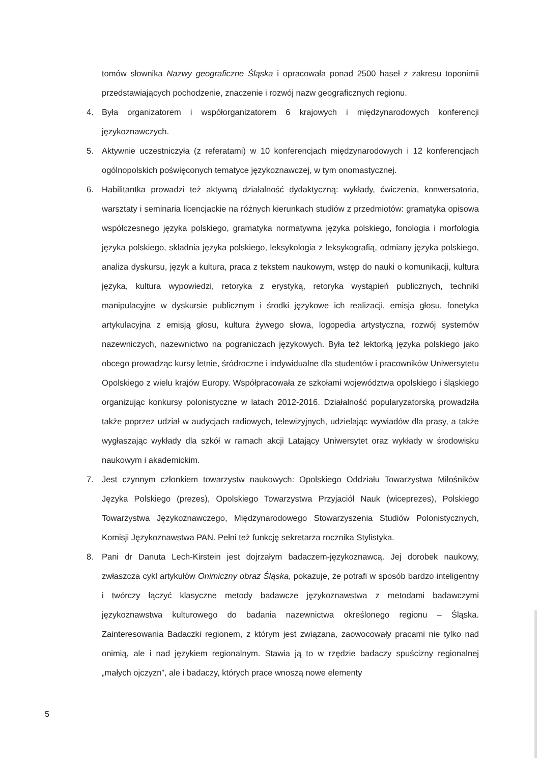tomów słownika Nazwy geograficzne Śląska i opracowała ponad 2500 haseł z zakresu toponimii przedstawiających pochodzenie, znaczenie i rozwój nazw geograficznych regionu.
4. Była organizatorem i współorganizatorem 6 krajowych i międzynarodowych konferencji językoznawczych.
5. Aktywnie uczestniczyła (z referatami) w 10 konferencjach międzynarodowych i 12 konferencjach ogólnopolskich poświęconych tematyce językoznawczej, w tym onomastycznej.
6. Habilitantka prowadzi też aktywną działalność dydaktyczną: wykłady, ćwiczenia, konwersatoria, warsztaty i seminaria licencjackie na różnych kierunkach studiów z przedmiotów: gramatyka opisowa współczesnego języka polskiego, gramatyka normatywna języka polskiego, fonologia i morfologia języka polskiego, składnia języka polskiego, leksykologia z leksykografią, odmiany języka polskiego, analiza dyskursu, język a kultura, praca z tekstem naukowym, wstęp do nauki o komunikacji, kultura języka, kultura wypowiedzi, retoryka z erystyką, retoryka wystąpień publicznych, techniki manipulacyjne w dyskursie publicznym i środki językowe ich realizacji, emisja głosu, fonetyka artykulacyjna z emisją głosu, kultura żywego słowa, logopedia artystyczna, rozwój systemów nazewniczych, nazewnictwo na pograniczach językowych. Była też lektorką języka polskiego jako obcego prowadząc kursy letnie, śródroczne i indywidualne dla studentów i pracowników Uniwersytetu Opolskiego z wielu krajów Europy. Współpracowała ze szkołami województwa opolskiego i śląskiego organizując konkursy polonistyczne w latach 2012-2016. Działalność popularyzatorską prowadziła także poprzez udział w audycjach radiowych, telewizyjnych, udzielając wywiadów dla prasy, a także wygłaszając wykłady dla szkół w ramach akcji Latający Uniwersytet oraz wykłady w środowisku naukowym i akademickim.
7. Jest czynnym członkiem towarzystw naukowych: Opolskiego Oddziału Towarzystwa Miłośników Języka Polskiego (prezes), Opolskiego Towarzystwa Przyjaciół Nauk (wiceprezes), Polskiego Towarzystwa Językoznawczego, Międzynarodowego Stowarzyszenia Studiów Polonistycznych, Komisji Językoznawstwa PAN. Pełni też funkcję sekretarza rocznika Stylistyka.
8. Pani dr Danuta Lech-Kirstein jest dojrzałym badaczem-językoznawcą. Jej dorobek naukowy, zwłaszcza cykl artykułów Onimiczny obraz Śląska, pokazuje, że potrafi w sposób bardzo inteligentny i twórczy łączyć klasyczne metody badawcze językoznawstwa z metodami badawczymi językoznawstwa kulturowego do badania nazewnictwa określonego regionu – Śląska. Zainteresowania Badaczki regionem, z którym jest związana, zaowocowały pracami nie tylko nad onimią, ale i nad językiem regionalnym. Stawia ją to w rzędzie badaczy spuścizny regionalnej „małych ojczyzn”, ale i badaczy, których prace wnoszą nowe elementy
5